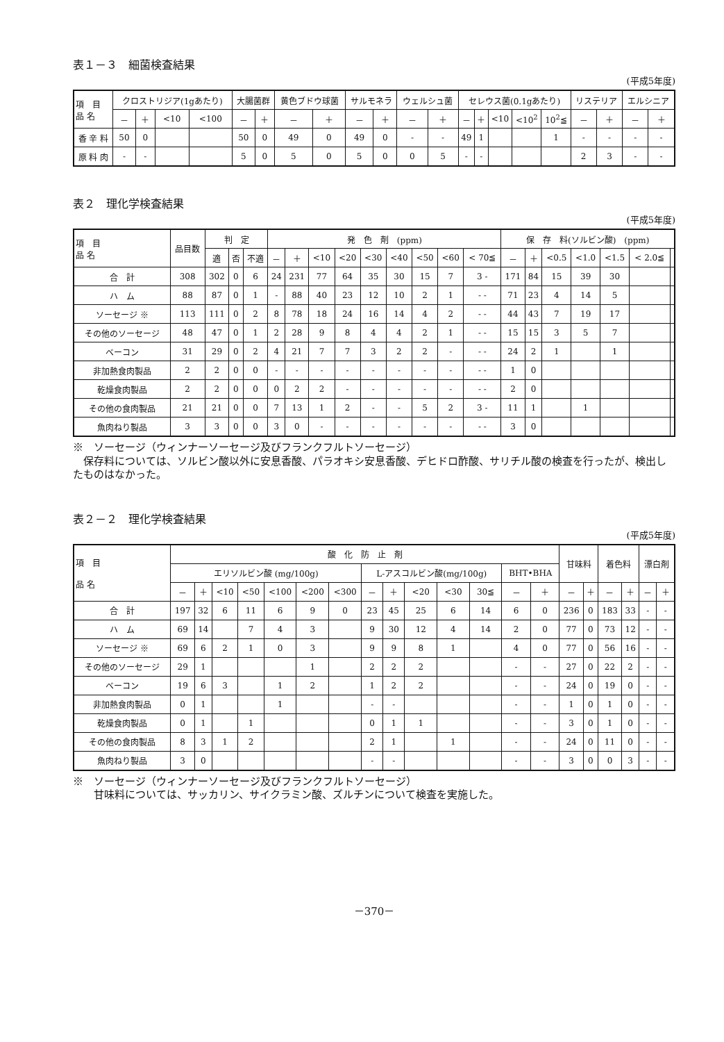表１－３　細菌検査結果
(平成5年度)
| 項 目 品 名 | クロストリジア(1gあたり) | | | | 大腸菌群 | | 黄色ブドウ球菌 | | サルモネラ | | ウェルシュ菌 | | セレウス菌(0.1gあたり) | | | | | リステリア | | エルシニア | |
| --- | --- | --- | --- | --- | --- | --- | --- | --- | --- | --- | --- | --- | --- | --- | --- | --- | --- | --- | --- | --- | --- |
| | － | ＋ | <10 | <100 | － | ＋ | － | ＋ | － | ＋ | － | ＋ | － | ＋ | <10 | <10<sup>2</sup> | 10<sup>2</sup>≦ | － | ＋ | － | ＋ |
| 香 辛 料 | 50 | 0 | | | 50 | 0 | 49 | 0 | 49 | 0 | - | - | 49 | 1 | | | 1 | - | - | - | - |
| 原 料 肉 | - | - | | | 5 | 0 | 5 | 0 | 5 | 0 | 0 | 5 | - | - | | | | 2 | 3 | - | - |
表２　理化学検査結果
(平成5年度)
| 項 目 品 名 | 品目数 | 判 定 | | | 発 色 剤 (ppm) | | | | | | | | | 保 存 料(ソルビン酸) (ppm) | | | | | | |
| --- | --- | --- | --- | --- | --- | --- | --- | --- | --- | --- | --- | --- | --- | --- | --- | --- | --- | --- | --- | --- |
| | | 適 | 否 | 不適 | － | ＋ | <10 | <20 | <30 | <40 | <50 | <60 | < 70≦ | － | ＋ | <0.5 | <1.0 | <1.5 | < 2.0≦ | |
| 合 計 | 308 | 302 | 0 | 6 | 24 | 231 | 77 | 64 | 35 | 30 | 15 | 7 | 3 - | 171 | 84 | 15 | 39 | 30 | | |
| ハ ム | 88 | 87 | 0 | 1 | - | 88 | 40 | 23 | 12 | 10 | 2 | 1 | - - | 71 | 23 | 4 | 14 | 5 | | |
| ソーセージ ※ | 113 | 111 | 0 | 2 | 8 | 78 | 18 | 24 | 16 | 14 | 4 | 2 | - - | 44 | 43 | 7 | 19 | 17 | | |
| その他のソーセージ | 48 | 47 | 0 | 1 | 2 | 28 | 9 | 8 | 4 | 4 | 2 | 1 | - - | 15 | 15 | 3 | 5 | 7 | | |
| ベーコン | 31 | 29 | 0 | 2 | 4 | 21 | 7 | 7 | 3 | 2 | 2 | - | - - | 24 | 2 | 1 | | 1 | | |
| 非加熱食肉製品 | 2 | 2 | 0 | 0 | - | - | - | - | - | - | - | - | - - | 1 | 0 | | | | | |
| 乾燥食肉製品 | 2 | 2 | 0 | 0 | 0 | 2 | 2 | - | - | - | - | - | - - | 2 | 0 | | | | | |
| その他の食肉製品 | 21 | 21 | 0 | 0 | 7 | 13 | 1 | 2 | - | - | 5 | 2 | 3 - | 11 | 1 | | 1 | | | |
| 魚肉ねり製品 | 3 | 3 | 0 | 0 | 3 | 0 | - | - | - | - | - | - | - - | 3 | 0 | | | | | |
※　ソーセージ（ウィンナーソーセージ及びフランクフルトソーセージ）
 保存料については、ソルビン酸以外に安息香酸、パラオキシ安息香酸、デヒドロ酢酸、サリチル酸の検査を行ったが、検出したものはなかった。
表２－２　理化学検査結果
(平成5年度)
| 項 目 品 名 | 酸 化 防 止 剤 | | | | | | | | | | | | | | 甘味料 | | 着色料 | | 漂白剤 | |
| --- | --- | --- | --- | --- | --- | --- | --- | --- | --- | --- | --- | --- | --- | --- | --- | --- | --- | --- | --- | --- |
| | エリソルビン酸 (mg/100g) | | | | | | | L-アスコルビン酸(mg/100g) | | | | | BHT•BHA | | | | | | | |
| | － | ＋ | <10 | <50 | <100 | <200 | <300 | － | ＋ | <20 | <30 | 30≦ | － | ＋ | － | ＋ | － | ＋ | － | ＋ |
| 合 計 | 197 | 32 | 6 | 11 | 6 | 9 | 0 | 23 | 45 | 25 | 6 | 14 | 6 | 0 | 236 | 0 | 183 | 33 | - | - |
| ハ ム | 69 | 14 | | 7 | 4 | 3 | | 9 | 30 | 12 | 4 | 14 | 2 | 0 | 77 | 0 | 73 | 12 | - | - |
| ソーセージ ※ | 69 | 6 | 2 | 1 | 0 | 3 | | 9 | 9 | 8 | 1 | | 4 | 0 | 77 | 0 | 56 | 16 | - | - |
| その他のソーセージ | 29 | 1 | | | | 1 | | 2 | 2 | 2 | | | - | - | 27 | 0 | 22 | 2 | - | - |
| ベーコン | 19 | 6 | 3 | | 1 | 2 | | 1 | 2 | 2 | | | - | - | 24 | 0 | 19 | 0 | - | - |
| 非加熱食肉製品 | 0 | 1 | | | 1 | | | - | - | | | | - | - | 1 | 0 | 1 | 0 | - | - |
| 乾燥食肉製品 | 0 | 1 | | 1 | | | | 0 | 1 | 1 | | | - | - | 3 | 0 | 1 | 0 | - | - |
| その他の食肉製品 | 8 | 3 | 1 | 2 | | | | 2 | 1 | | 1 | | - | - | 24 | 0 | 11 | 0 | - | - |
| 魚肉ねり製品 | 3 | 0 | | | | | | - | - | | | | - | - | 3 | 0 | 0 | 3 | - | - |
※　ソーセージ（ウィンナーソーセージ及びフランクフルトソーセージ）
  甘味料については、サッカリン、サイクラミン酸、ズルチンについて検査を実施した。
－370－